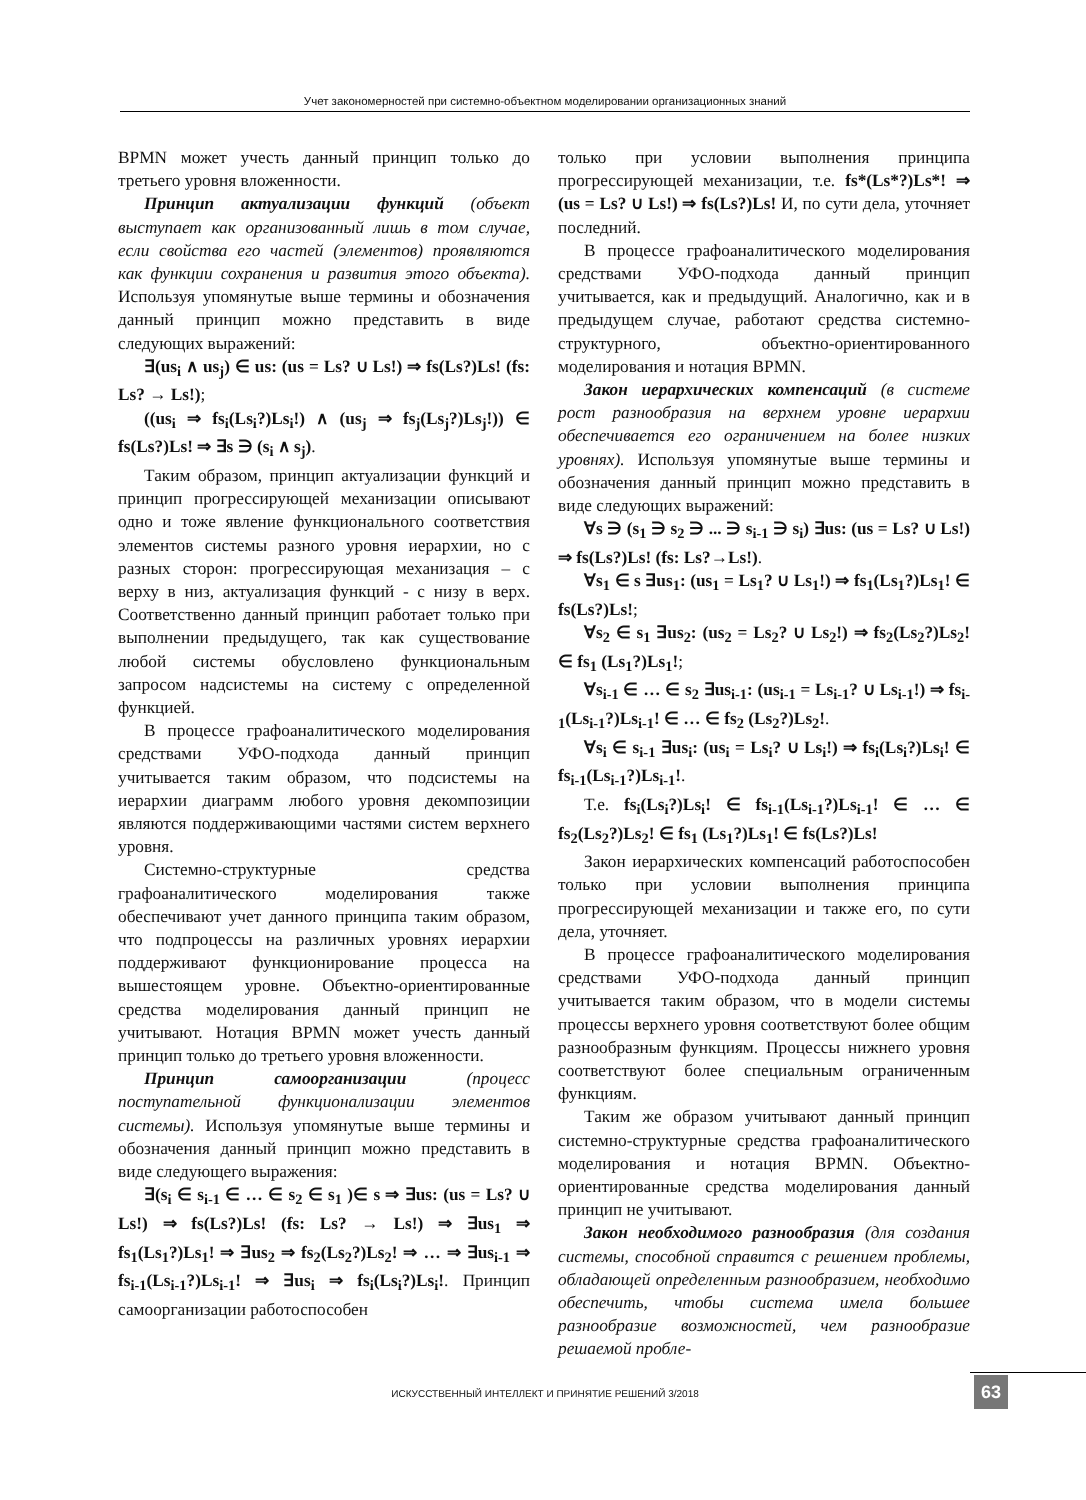Учет закономерностей при системно-объектном моделировании организационных знаний
BPMN может учесть данный принцип только до третьего уровня вложенности.
Принцип актуализации функций (объект выступает как организованный лишь в том случае, если свойства его частей (элементов) проявляются как функции сохранения и развития этого объекта). Используя упомянутые выше термины и обозначения данный принцип можно представить в виде следующих выражений:
∃(us<sub>i</sub> ∧ us<sub>j</sub>) ∈ us: (us = Ls? ∪ Ls!) ⇒ fs(Ls?)Ls! (fs: Ls? → Ls!);
((us<sub>i</sub> ⇒ fs<sub>i</sub>(Ls<sub>i</sub>?)Ls<sub>i</sub>!) ∧ (us<sub>j</sub> ⇒ fs<sub>j</sub>(Ls<sub>j</sub>?)Ls<sub>j</sub>!)) ∈ fs(Ls?)Ls! ⇒ ∃s ∋ (s<sub>i</sub> ∧ s<sub>j</sub>).
Таким образом, принцип актуализации функций и принцип прогрессирующей механизации описывают одно и тоже явление функционального соответствия элементов системы разного уровня иерархии, но с разных сторон: прогрессирующая механизация – с верху в низ, актуализация функций - с низу в верх. Соответственно данный принцип работает только при выполнении предыдущего, так как существование любой системы обусловлено функциональным запросом надсистемы на систему с определенной функцией.
В процессе графоаналитического моделирования средствами УФО-подхода данный принцип учитывается таким образом, что подсистемы на иерархии диаграмм любого уровня декомпозиции являются поддерживающими частями систем верхнего уровня.
Системно-структурные средства графоаналитического моделирования также обеспечивают учет данного принципа таким образом, что подпроцессы на различных уровнях иерархии поддерживают функционирование процесса на вышестоящем уровне. Объектно-ориентированные средства моделирования данный принцип не учитывают. Нотация BPMN может учесть данный принцип только до третьего уровня вложенности.
Принцип самоорганизации (процесс поступательной функционализации элементов системы). Используя упомянутые выше термины и обозначения данный принцип можно представить в виде следующего выражения:
∃(s<sub>i</sub> ∈ s<sub>i-1</sub> ∈ … ∈ s<sub>2</sub> ∈ s<sub>1</sub> )∈ s ⇒ ∃us: (us = Ls? ∪ Ls!) ⇒ fs(Ls?)Ls! (fs: Ls? → Ls!) ⇒ ∃us<sub>1</sub> ⇒ fs<sub>1</sub>(Ls<sub>1</sub>?)Ls<sub>1</sub>! ⇒ ∃us<sub>2</sub> ⇒ fs<sub>2</sub>(Ls<sub>2</sub>?)Ls<sub>2</sub>! ⇒ … ⇒ ∃us<sub>i-1</sub> ⇒ fs<sub>i-1</sub>(Ls<sub>i-1</sub>?)Ls<sub>i-1</sub>! ⇒ ∃us<sub>i</sub> ⇒ fs<sub>i</sub>(Ls<sub>i</sub>?)Ls<sub>i</sub>!. Принцип самоорганизации работоспособен
только при условии выполнения принципа прогрессирующей механизации, т.е. fs*(Ls*?)Ls*! ⇒ (us = Ls? ∪ Ls!) ⇒ fs(Ls?)Ls! И, по сути дела, уточняет последний.
В процессе графоаналитического моделирования средствами УФО-подхода данный принцип учитывается, как и предыдущий. Аналогично, как и в предыдущем случае, работают средства системно-структурного, объектно-ориентированного моделирования и нотация BPMN.
Закон иерархических компенсаций (в системе рост разнообразия на верхнем уровне иерархии обеспечивается его ограничением на более низких уровнях). Используя упомянутые выше термины и обозначения данный принцип можно представить в виде следующих выражений:
∀s ∋ (s<sub>1</sub> ∋ s<sub>2</sub> ∋ ... ∋ s<sub>i-1</sub> ∋ s<sub>i</sub>) ∃us: (us = Ls? ∪ Ls!) ⇒ fs(Ls?)Ls! (fs: Ls?→Ls!).
∀s<sub>1</sub> ∈ s ∃us<sub>1</sub>: (us<sub>1</sub> = Ls<sub>1</sub>? ∪ Ls<sub>1</sub>!) ⇒ fs<sub>1</sub>(Ls<sub>1</sub>?)Ls<sub>1</sub>! ∈ fs(Ls?)Ls!;
∀s<sub>2</sub> ∈ s<sub>1</sub> ∃us<sub>2</sub>: (us<sub>2</sub> = Ls<sub>2</sub>? ∪ Ls<sub>2</sub>!) ⇒ fs<sub>2</sub>(Ls<sub>2</sub>?)Ls<sub>2</sub>! ∈ fs<sub>1</sub> (Ls<sub>1</sub>?)Ls<sub>1</sub>!;
∀s<sub>i-1</sub> ∈ … ∈ s<sub>2</sub> ∃us<sub>i-1</sub>: (us<sub>i-1</sub> = Ls<sub>i-1</sub>? ∪ Ls<sub>i-1</sub>!) ⇒ fs<sub>i-1</sub>(Ls<sub>i-1</sub>?)Ls<sub>i-1</sub>! ∈ … ∈ fs<sub>2</sub> (Ls<sub>2</sub>?)Ls<sub>2</sub>!.
∀s<sub>i</sub> ∈ s<sub>i-1</sub> ∃us<sub>i</sub>: (us<sub>i</sub> = Ls<sub>i</sub>? ∪ Ls<sub>i</sub>!) ⇒ fs<sub>i</sub>(Ls<sub>i</sub>?)Ls<sub>i</sub>! ∈ fs<sub>i-1</sub>(Ls<sub>i-1</sub>?)Ls<sub>i-1</sub>!.
Т.е. fs<sub>i</sub>(Ls<sub>i</sub>?)Ls<sub>i</sub>! ∈ fs<sub>i-1</sub>(Ls<sub>i-1</sub>?)Ls<sub>i-1</sub>! ∈ … ∈ fs<sub>2</sub>(Ls<sub>2</sub>?)Ls<sub>2</sub>! ∈ fs<sub>1</sub> (Ls<sub>1</sub>?)Ls<sub>1</sub>! ∈ fs(Ls?)Ls!
Закон иерархических компенсаций работоспособен только при условии выполнения принципа прогрессирующей механизации и также его, по сути дела, уточняет.
В процессе графоаналитического моделирования средствами УФО-подхода данный принцип учитывается таким образом, что в модели системы процессы верхнего уровня соответствуют более общим разнообразным функциям. Процессы нижнего уровня соответствуют более специальным ограниченным функциям.
Таким же образом учитывают данный принцип системно-структурные средства графоаналитического моделирования и нотация BPMN. Объектно-ориентированные средства моделирования данный принцип не учитывают.
Закон необходимого разнообразия (для создания системы, способной справится с решением проблемы, обладающей определенным разнообразием, необходимо обеспечить, чтобы система имела большее разнообразие возможностей, чем разнообразие решаемой пробле-
ИСКУССТВЕННЫЙ ИНТЕЛЛЕКТ И ПРИНЯТИЕ РЕШЕНИЙ 3/2018 63